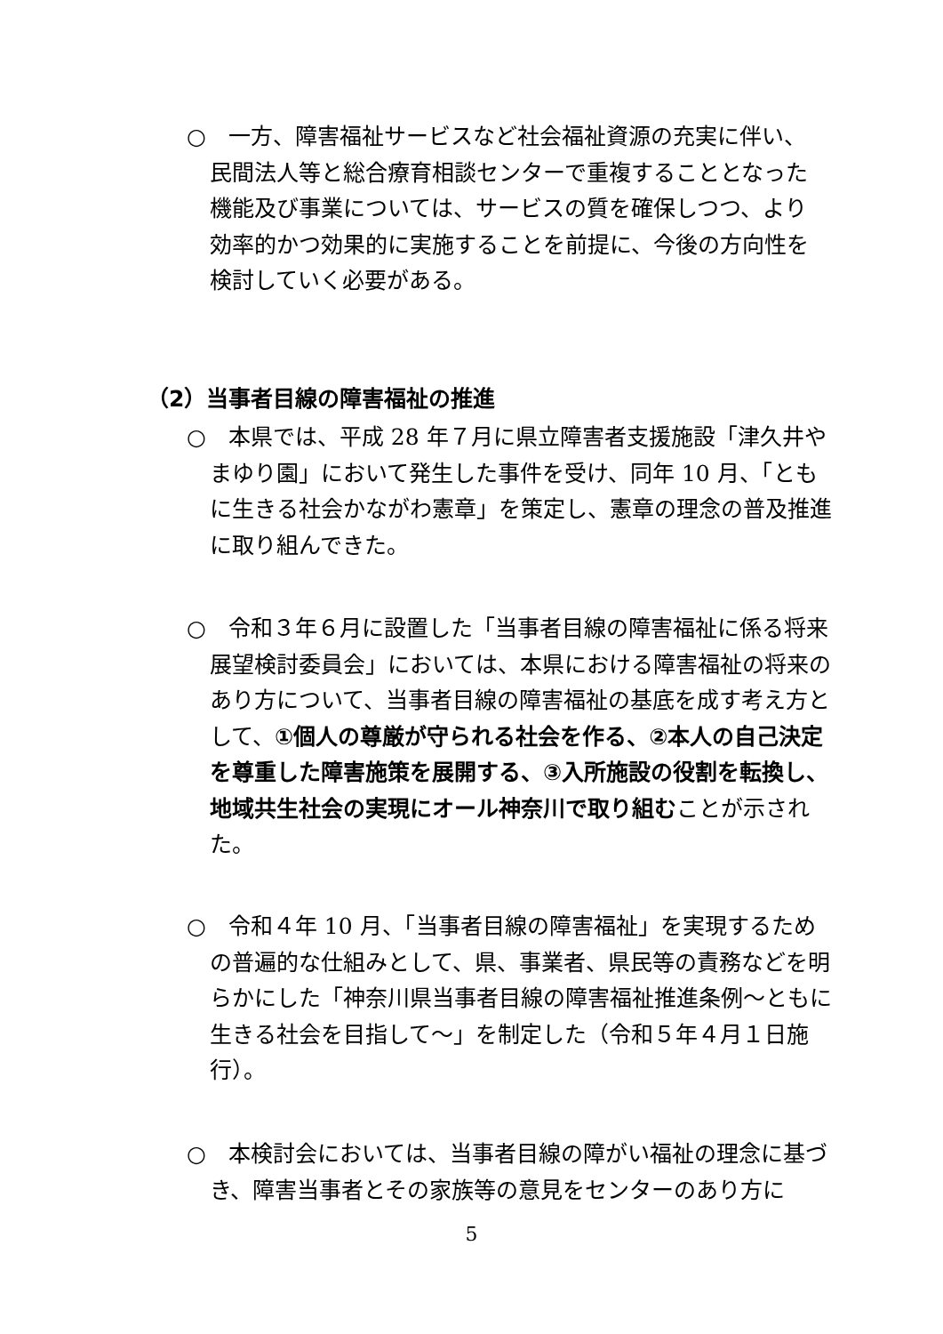○　一方、障害福祉サービスなど社会福祉資源の充実に伴い、民間法人等と総合療育相談センターで重複することとなった機能及び事業については、サービスの質を確保しつつ、より効率的かつ効果的に実施することを前提に、今後の方向性を検討していく必要がある。
（2）当事者目線の障害福祉の推進
○　本県では、平成 28 年７月に県立障害者支援施設「津久井やまゆり園」において発生した事件を受け、同年 10 月、「ともに生きる社会かながわ憲章」を策定し、憲章の理念の普及推進に取り組んできた。
○　令和３年６月に設置した「当事者目線の障害福祉に係る将来展望検討委員会」においては、本県における障害福祉の将来のあり方について、当事者目線の障害福祉の基底を成す考え方として、①個人の尊厳が守られる社会を作る、②本人の自己決定を尊重した障害施策を展開する、③入所施設の役割を転換し、地域共生社会の実現にオール神奈川で取り組むことが示された。
○　令和４年 10 月、「当事者目線の障害福祉」を実現するための普遍的な仕組みとして、県、事業者、県民等の責務などを明らかにした「神奈川県当事者目線の障害福祉推進条例～ともに生きる社会を目指して～」を制定した（令和５年４月１日施行）。
○　本検討会においては、当事者目線の障がい福祉の理念に基づき、障害当事者とその家族等の意見をセンターのあり方に
5